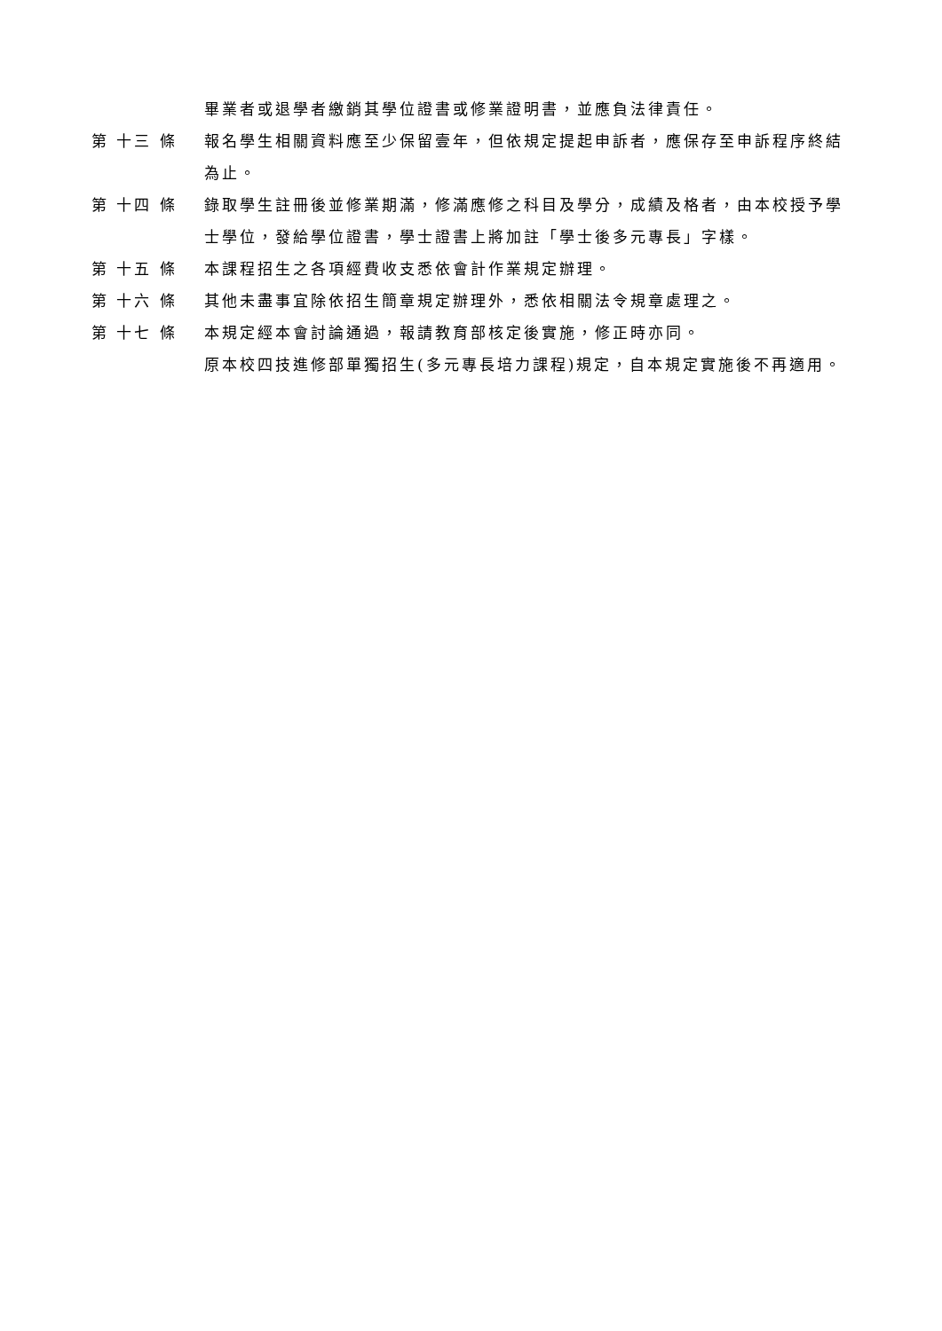畢業者或退學者繳銷其學位證書或修業證明書，並應負法律責任。
第 十三 條 報名學生相關資料應至少保留壹年，但依規定提起申訴者，應保存至申訴程序終結為止。
第 十四 條 錄取學生註冊後並修業期滿，修滿應修之科目及學分，成績及格者，由本校授予學士學位，發給學位證書，學士證書上將加註「學士後多元專長」字樣。
第 十五 條 本課程招生之各項經費收支悉依會計作業規定辦理。
第 十六 條 其他未盡事宜除依招生簡章規定辦理外，悉依相關法令規章處理之。
第 十七 條 本規定經本會討論通過，報請教育部核定後實施，修正時亦同。
原本校四技進修部單獨招生(多元專長培力課程)規定，自本規定實施後不再適用。